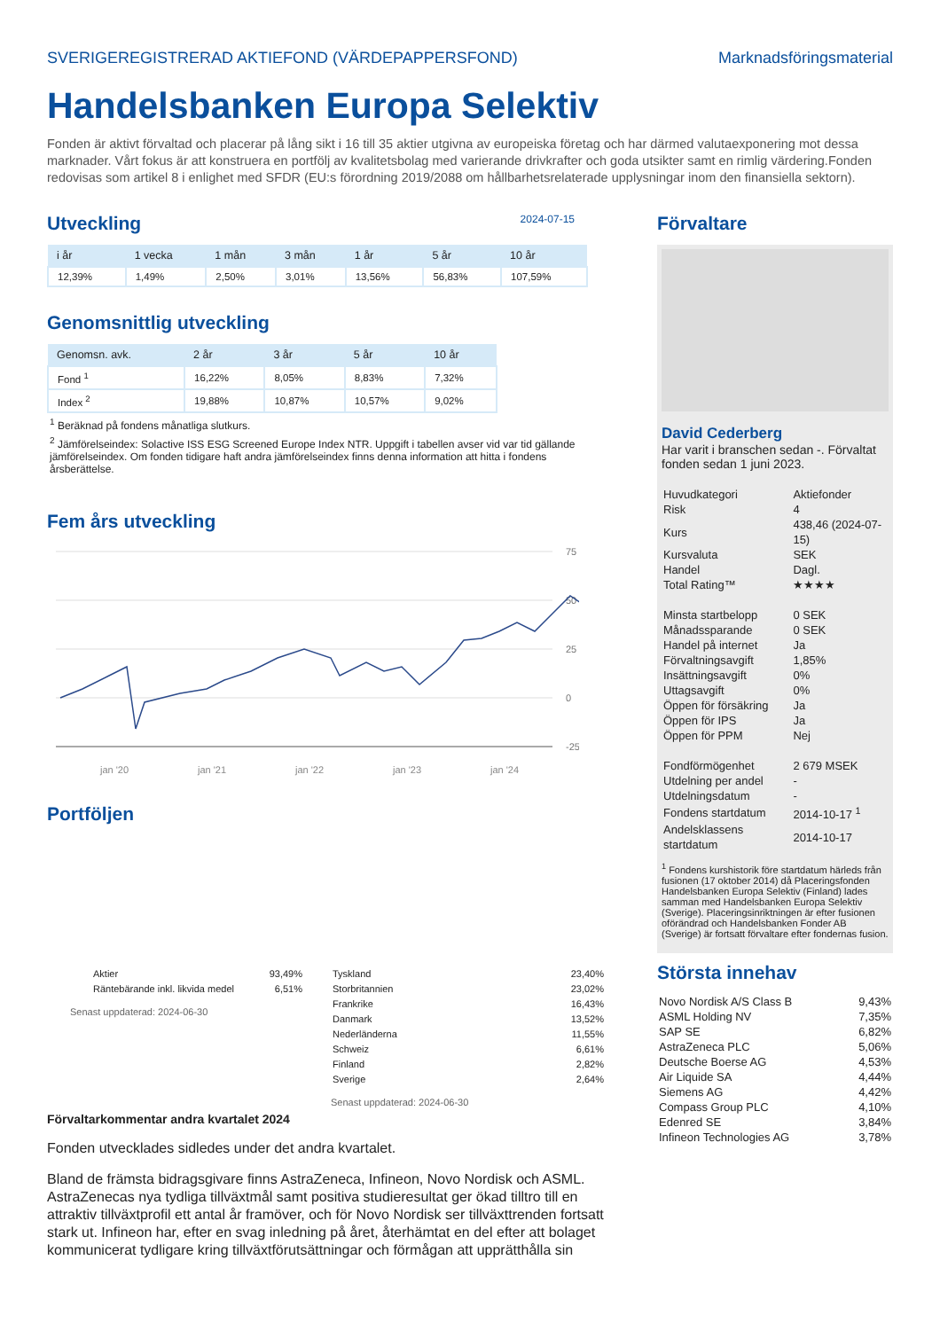SVERIGEREGISTRERAD AKTIEFOND (VÄRDEPAPPERSFOND) Marknadsföringsmaterial
Handelsbanken Europa Selektiv
Fonden är aktivt förvaltad och placerar på lång sikt i 16 till 35 aktier utgivna av europeiska företag och har därmed valutaexponering mot dessa marknader. Vårt fokus är att konstruera en portfölj av kvalitetsbolag med varierande drivkrafter och goda utsikter samt en rimlig värdering.Fonden redovisas som artikel 8 i enlighet med SFDR (EU:s förordning 2019/2088 om hållbarhetsrelaterade upplysningar inom den finansiella sektorn).
Utveckling
2024-07-15
| i år | 1 vecka | 1 mån | 3 mån | 1 år | 5 år | 10 år |
| --- | --- | --- | --- | --- | --- | --- |
| 12,39% | 1,49% | 2,50% | 3,01% | 13,56% | 56,83% | 107,59% |
Genomsnittlig utveckling
| Genomsn. avk. | 2 år | 3 år | 5 år | 10 år |
| --- | --- | --- | --- | --- |
| Fond <sup>1</sup> | 16,22% | 8,05% | 8,83% | 7,32% |
| Index <sup>2</sup> | 19,88% | 10,87% | 10,57% | 9,02% |
<sup>1</sup> Beräknad på fondens månatliga slutkurs.
<sup>2</sup> Jämförelseindex: Solactive ISS ESG Screened Europe Index NTR. Uppgift i tabellen avser vid var tid gällande jämförelseindex. Om fonden tidigare haft andra jämförelseindex finns denna information att hitta i fondens årsberättelse.
Fem års utveckling
75
50
25
0
-25
jan '20
jan '21
jan '22
jan '23
jan '24
Portföljen
| Aktier | 93,49% |
| Räntebärande inkl. likvida medel | 6,51% |
Senast uppdaterad: 2024-06-30
| Tyskland | 23,40% |
| Storbritannien | 23,02% |
| Frankrike | 16,43% |
| Danmark | 13,52% |
| Nederländerna | 11,55% |
| Schweiz | 6,61% |
| Finland | 2,82% |
| Sverige | 2,64% |
Senast uppdaterad: 2024-06-30
Förvaltarkommentar andra kvartalet 2024
Fonden utvecklades sidledes under det andra kvartalet.
Bland de främsta bidragsgivare finns AstraZeneca, Infineon, Novo Nordisk och ASML. AstraZenecas nya tydliga tillväxtmål samt positiva studieresultat ger ökad tilltro till en attraktiv tillväxtprofil ett antal år framöver, och för Novo Nordisk ser tillväxttrenden fortsatt stark ut. Infineon har, efter en svag inledning på året, återhämtat en del efter att bolaget kommunicerat tydligare kring tillväxtförutsättningar och förmågan att upprätthålla sin
Förvaltare
David Cederberg
Har varit i branschen sedan -. Förvaltat fonden sedan 1 juni 2023.
| Huvudkategori | Aktiefonder |
| Risk | 4 |
| Kurs | 438,46 (2024-07-15) |
| Kursvaluta | SEK |
| Handel | Dagl. |
| Total Rating™ | ★★★★ |
| Minsta startbelopp | 0 SEK |
| Månadssparande | 0 SEK |
| Handel på internet | Ja |
| Förvaltningsavgift | 1,85% |
| Insättningsavgift | 0% |
| Uttagsavgift | 0% |
| Öppen för försäkring | Ja |
| Öppen för IPS | Ja |
| Öppen för PPM | Nej |
| Fondförmögenhet | 2 679 MSEK |
| Utdelning per andel | - |
| Utdelningsdatum | - |
| Fondens startdatum | 2014-10-17 <sup>1</sup> |
| Andelsklassens startdatum | 2014-10-17 |
<sup>1</sup> Fondens kurshistorik före startdatum härleds från fusionen (17 oktober 2014) då Placeringsfonden Handelsbanken Europa Selektiv (Finland) lades samman med Handelsbanken Europa Selektiv (Sverige). Placeringsinriktningen är efter fusionen oförändrad och Handelsbanken Fonder AB (Sverige) är fortsatt förvaltare efter fondernas fusion.
Största innehav
| Novo Nordisk A/S Class B | 9,43% |
| ASML Holding NV | 7,35% |
| SAP SE | 6,82% |
| AstraZeneca PLC | 5,06% |
| Deutsche Boerse AG | 4,53% |
| Air Liquide SA | 4,44% |
| Siemens AG | 4,42% |
| Compass Group PLC | 4,10% |
| Edenred SE | 3,84% |
| Infineon Technologies AG | 3,78% |